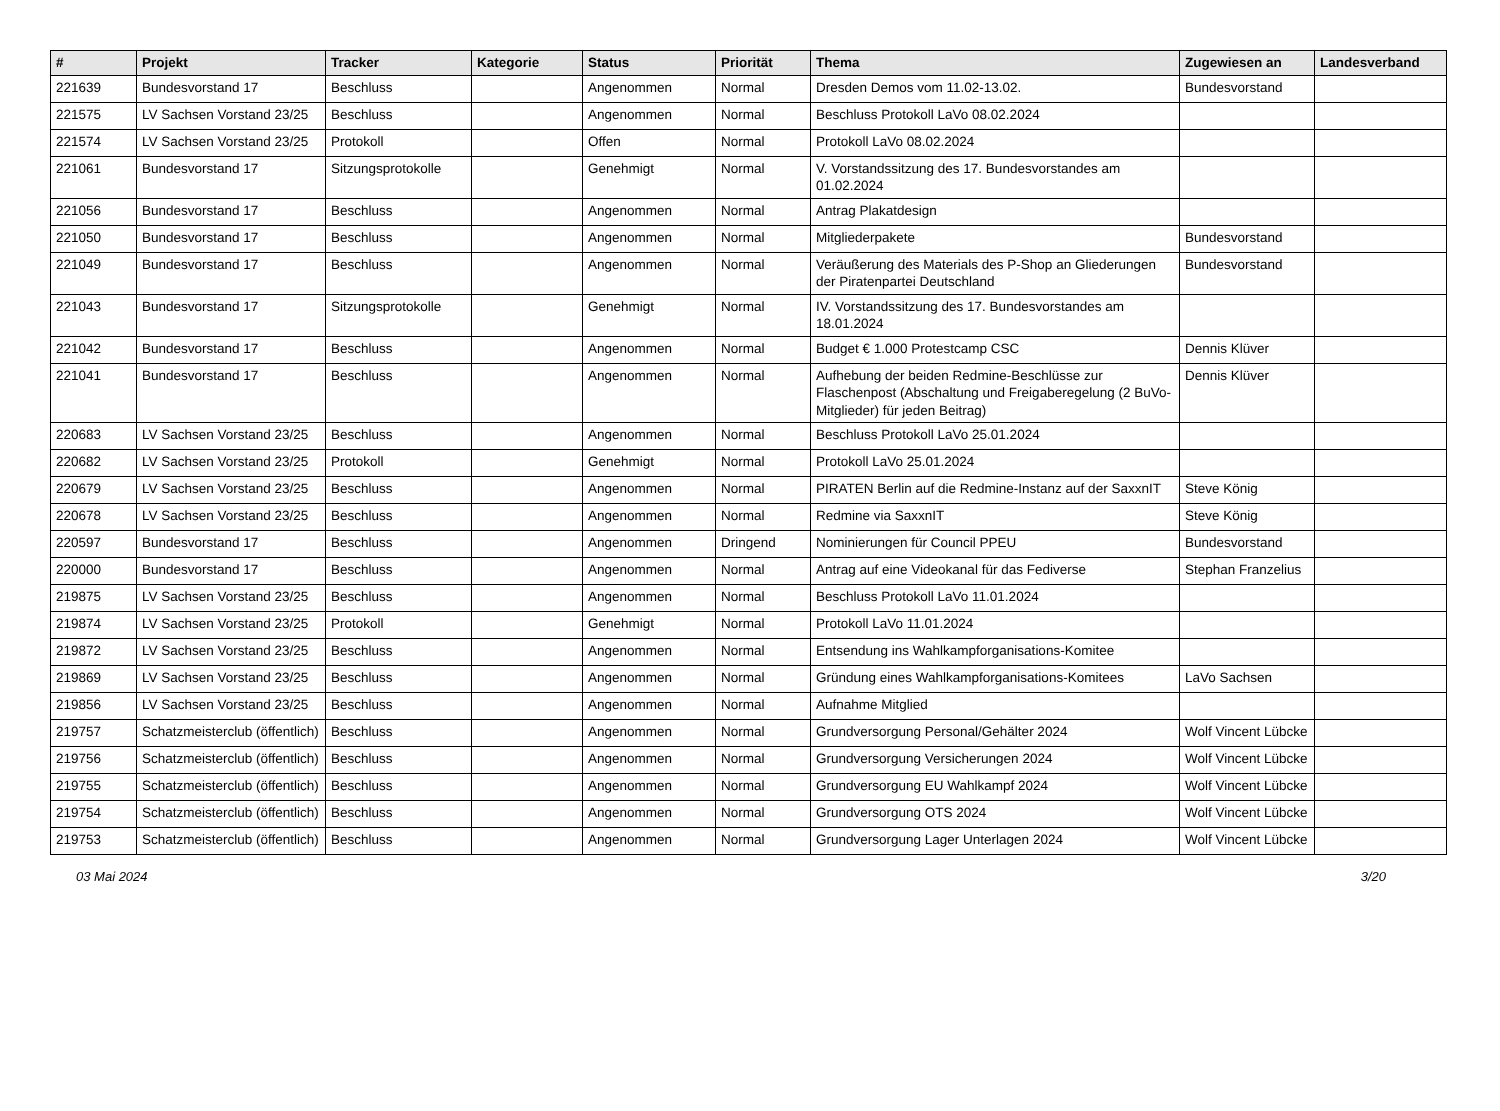| # | Projekt | Tracker | Kategorie | Status | Priorität | Thema | Zugewiesen an | Landesverband |
| --- | --- | --- | --- | --- | --- | --- | --- | --- |
| 221639 | Bundesvorstand 17 | Beschluss | | Angenommen | Normal | Dresden Demos vom 11.02-13.02. | Bundesvorstand | |
| 221575 | LV Sachsen Vorstand 23/25 | Beschluss | | Angenommen | Normal | Beschluss Protokoll LaVo 08.02.2024 | | |
| 221574 | LV Sachsen Vorstand 23/25 | Protokoll | | Offen | Normal | Protokoll LaVo 08.02.2024 | | |
| 221061 | Bundesvorstand 17 | Sitzungsprotokolle | | Genehmigt | Normal | V. Vorstandssitzung des 17. Bundesvorstandes am 01.02.2024 | | |
| 221056 | Bundesvorstand 17 | Beschluss | | Angenommen | Normal | Antrag Plakatdesign | | |
| 221050 | Bundesvorstand 17 | Beschluss | | Angenommen | Normal | Mitgliederpakete | Bundesvorstand | |
| 221049 | Bundesvorstand 17 | Beschluss | | Angenommen | Normal | Veräußerung des Materials des P-Shop an Gliederungen der Piratenpartei Deutschland | Bundesvorstand | |
| 221043 | Bundesvorstand 17 | Sitzungsprotokolle | | Genehmigt | Normal | IV. Vorstandssitzung des 17. Bundesvorstandes am 18.01.2024 | | |
| 221042 | Bundesvorstand 17 | Beschluss | | Angenommen | Normal | Budget € 1.000 Protestcamp CSC | Dennis Klüver | |
| 221041 | Bundesvorstand 17 | Beschluss | | Angenommen | Normal | Aufhebung der beiden Redmine-Beschlüsse zur Flaschenpost (Abschaltung und Freigaberegelung (2 BuVo-Mitglieder) für jeden Beitrag) | Dennis Klüver | |
| 220683 | LV Sachsen Vorstand 23/25 | Beschluss | | Angenommen | Normal | Beschluss Protokoll LaVo 25.01.2024 | | |
| 220682 | LV Sachsen Vorstand 23/25 | Protokoll | | Genehmigt | Normal | Protokoll LaVo 25.01.2024 | | |
| 220679 | LV Sachsen Vorstand 23/25 | Beschluss | | Angenommen | Normal | PIRATEN Berlin auf die Redmine-Instanz auf der SaxxnIT | Steve König | |
| 220678 | LV Sachsen Vorstand 23/25 | Beschluss | | Angenommen | Normal | Redmine via SaxxnIT | Steve König | |
| 220597 | Bundesvorstand 17 | Beschluss | | Angenommen | Dringend | Nominierungen für Council PPEU | Bundesvorstand | |
| 220000 | Bundesvorstand 17 | Beschluss | | Angenommen | Normal | Antrag auf eine Videokanal für das Fediverse | Stephan Franzelius | |
| 219875 | LV Sachsen Vorstand 23/25 | Beschluss | | Angenommen | Normal | Beschluss Protokoll LaVo 11.01.2024 | | |
| 219874 | LV Sachsen Vorstand 23/25 | Protokoll | | Genehmigt | Normal | Protokoll LaVo 11.01.2024 | | |
| 219872 | LV Sachsen Vorstand 23/25 | Beschluss | | Angenommen | Normal | Entsendung ins Wahlkampforganisations-Komitee | | |
| 219869 | LV Sachsen Vorstand 23/25 | Beschluss | | Angenommen | Normal | Gründung eines Wahlkampforganisations-Komitees | LaVo Sachsen | |
| 219856 | LV Sachsen Vorstand 23/25 | Beschluss | | Angenommen | Normal | Aufnahme Mitglied | | |
| 219757 | Schatzmeisterclub (öffentlich) | Beschluss | | Angenommen | Normal | Grundversorgung Personal/Gehälter 2024 | Wolf Vincent Lübcke | |
| 219756 | Schatzmeisterclub (öffentlich) | Beschluss | | Angenommen | Normal | Grundversorgung Versicherungen 2024 | Wolf Vincent Lübcke | |
| 219755 | Schatzmeisterclub (öffentlich) | Beschluss | | Angenommen | Normal | Grundversorgung EU Wahlkampf 2024 | Wolf Vincent Lübcke | |
| 219754 | Schatzmeisterclub (öffentlich) | Beschluss | | Angenommen | Normal | Grundversorgung OTS 2024 | Wolf Vincent Lübcke | |
| 219753 | Schatzmeisterclub (öffentlich) | Beschluss | | Angenommen | Normal | Grundversorgung Lager Unterlagen 2024 | Wolf Vincent Lübcke | |
03 Mai 2024 3/20